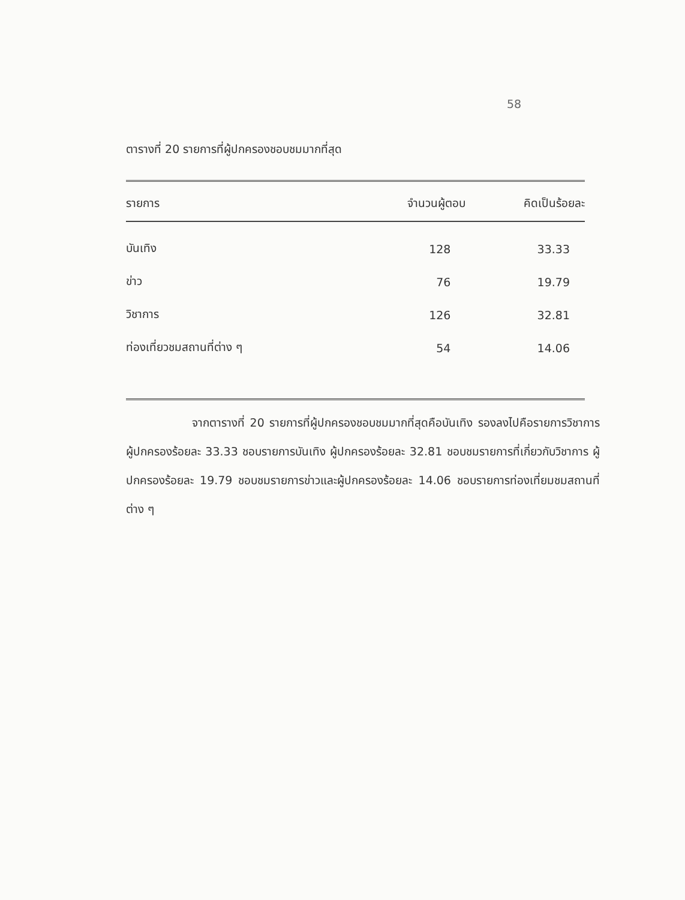58
ตารางที่ 20 รายการที่ผู้ปกครองชอบชมมากที่สุด
| รายการ | จำนวนผู้ตอบ | คิดเป็นร้อยละ |
| --- | --- | --- |
| บันเทิง | 128 | 33.33 |
| ข่าว | 76 | 19.79 |
| วิชาการ | 126 | 32.81 |
| ท่องเที่ยวชมสถานที่ต่าง ๆ | 54 | 14.06 |
จากตารางที่ 20 รายการที่ผู้ปกครองชอบชมมากที่สุดคือบันเทิง รองลงไปคือรายการวิชาการ ผู้ปกครองร้อยละ 33.33 ชอบรายการบันเทิง ผู้ปกครองร้อยละ 32.81 ชอบชมรายการที่เกี่ยวกับวิชาการ ผู้ปกครองร้อยละ 19.79 ชอบชมรายการข่าวและผู้ปกครองร้อยละ 14.06 ชอบรายการท่องเที่ยมชมสถานที่ต่าง ๆ